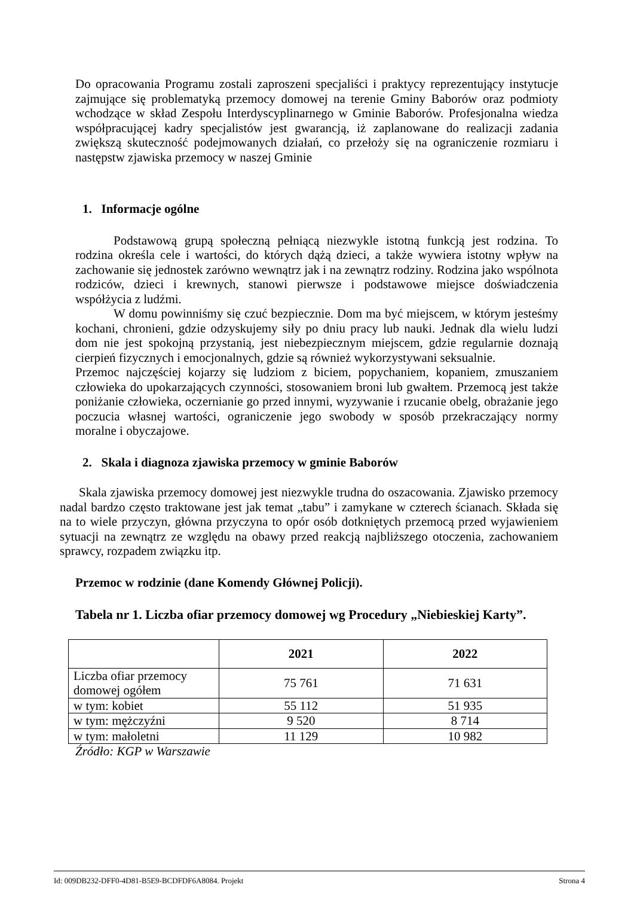Do opracowania Programu zostali zaproszeni specjaliści i praktycy reprezentujący instytucje zajmujące się problematyką przemocy domowej na terenie Gminy Baborów oraz podmioty wchodzące w skład Zespołu Interdyscyplinarnego w Gminie Baborów. Profesjonalna wiedza współpracującej kadry specjalistów jest gwarancją, iż zaplanowane do realizacji zadania zwiększą skuteczność podejmowanych działań, co przełoży się na ograniczenie rozmiaru i następstw zjawiska przemocy w naszej Gminie
1. Informacje ogólne
Podstawową grupą społeczną pełniącą niezwykle istotną funkcją jest rodzina. To rodzina określa cele i wartości, do których dążą dzieci, a także wywiera istotny wpływ na zachowanie się jednostek zarówno wewnątrz jak i na zewnątrz rodziny. Rodzina jako wspólnota rodziców, dzieci i krewnych, stanowi pierwsze i podstawowe miejsce doświadczenia współżycia z ludźmi.
W domu powinniśmy się czuć bezpiecznie. Dom ma być miejscem, w którym jesteśmy kochani, chronieni, gdzie odzyskujemy siły po dniu pracy lub nauki. Jednak dla wielu ludzi dom nie jest spokojną przystanią, jest niebezpiecznym miejscem, gdzie regularnie doznają cierpień fizycznych i emocjonalnych, gdzie są również wykorzystywani seksualnie.
Przemoc najczęściej kojarzy się ludziom z biciem, popychaniem, kopaniem, zmuszaniem człowieka do upokarzających czynności, stosowaniem broni lub gwałtem. Przemocą jest także poniżanie człowieka, oczernianie go przed innymi, wyzywanie i rzucanie obelg, obrażanie jego poczucia własnej wartości, ograniczenie jego swobody w sposób przekraczający normy moralne i obyczajowe.
2. Skala i diagnoza zjawiska przemocy w gminie Baborów
Skala zjawiska przemocy domowej jest niezwykle trudna do oszacowania. Zjawisko przemocy nadal bardzo często traktowane jest jak temat „tabu” i zamykane w czterech ścianach. Składa się na to wiele przyczyn, główna przyczyna to opór osób dotkniętych przemocą przed wyjawieniem sytuacji na zewnątrz ze względu na obawy przed reakcją najbliższego otoczenia, zachowaniem sprawcy, rozpadem związku itp.
Przemoc w rodzinie (dane Komendy Głównej Policji).
Tabela nr 1. Liczba ofiar przemocy domowej wg Procedury „Niebieskiej Karty”.
| | 2021 | 2022 |
| --- | --- | --- |
| Liczba ofiar przemocy domowej ogółem | 75 761 | 71 631 |
| w tym: kobiet | 55 112 | 51 935 |
| w tym: mężczyźni | 9 520 | 8 714 |
| w tym: małoletni | 11 129 | 10 982 |
Źródło: KGP w Warszawie
Id: 009DB232-DFF0-4D81-B5E9-BCDFDF6A8084. Projekt Strona 4